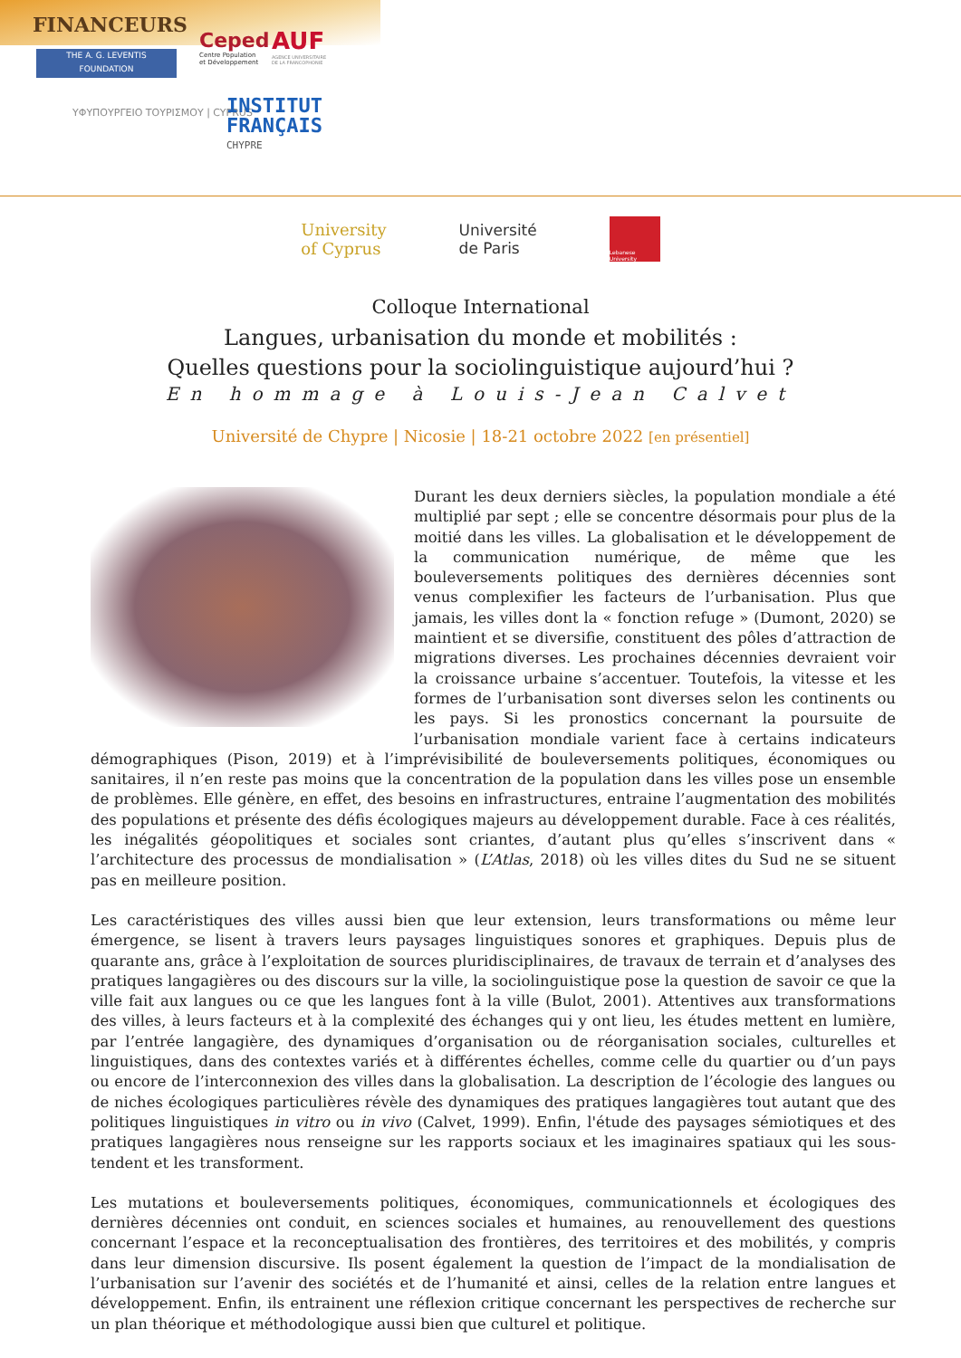FINANCEURS
THE A. G. LEVENTIS
FOUNDATION
Ceped
Centre Population
et Développement
AUF
AGENCE UNIVERSITAIRE
DE LA FRANCOPHONIE
ΥΦΥΠΟΥΡΓΕΙΟ ΤΟΥΡΙΣΜΟΥ | CYPRUS
INSTITUT
FRANÇAIS
CHYPRE
University
of Cyprus
Université
de Paris
Lebanese University
Colloque International
Langues, urbanisation du monde et mobilités :
Quelles questions pour la sociolinguistique aujourd’hui ?
En hommage à Louis-Jean Calvet
Université de Chypre | Nicosie | 18-21 octobre 2022 [en présentiel]
Durant les deux derniers siècles, la population mondiale a été multiplié par sept ; elle se concentre désormais pour plus de la moitié dans les villes. La globalisation et le développement de la communication numérique, de même que les bouleversements politiques des dernières décennies sont venus complexifier les facteurs de l’urbanisation. Plus que jamais, les villes dont la « fonction refuge » (Dumont, 2020) se maintient et se diversifie, constituent des pôles d’attraction de migrations diverses. Les prochaines décennies devraient voir la croissance urbaine s’accentuer. Toutefois, la vitesse et les formes de l’urbanisation sont diverses selon les continents ou les pays. Si les pronostics concernant la poursuite de l’urbanisation mondiale varient face à certains indicateurs démographiques (Pison, 2019) et à l’imprévisibilité de bouleversements politiques, économiques ou sanitaires, il n’en reste pas moins que la concentration de la population dans les villes pose un ensemble de problèmes. Elle génère, en effet, des besoins en infrastructures, entraine l’augmentation des mobilités des populations et présente des défis écologiques majeurs au développement durable. Face à ces réalités, les inégalités géopolitiques et sociales sont criantes, d’autant plus qu’elles s’inscrivent dans « l’architecture des processus de mondialisation » (L’Atlas, 2018) où les villes dites du Sud ne se situent pas en meilleure position.
Les caractéristiques des villes aussi bien que leur extension, leurs transformations ou même leur émergence, se lisent à travers leurs paysages linguistiques sonores et graphiques. Depuis plus de quarante ans, grâce à l’exploitation de sources pluridisciplinaires, de travaux de terrain et d’analyses des pratiques langagières ou des discours sur la ville, la sociolinguistique pose la question de savoir ce que la ville fait aux langues ou ce que les langues font à la ville (Bulot, 2001). Attentives aux transformations des villes, à leurs facteurs et à la complexité des échanges qui y ont lieu, les études mettent en lumière, par l’entrée langagière, des dynamiques d’organisation ou de réorganisation sociales, culturelles et linguistiques, dans des contextes variés et à différentes échelles, comme celle du quartier ou d’un pays ou encore de l’interconnexion des villes dans la globalisation. La description de l’écologie des langues ou de niches écologiques particulières révèle des dynamiques des pratiques langagières tout autant que des politiques linguistiques in vitro ou in vivo (Calvet, 1999). Enfin, l'étude des paysages sémiotiques et des pratiques langagières nous renseigne sur les rapports sociaux et les imaginaires spatiaux qui les sous-tendent et les transforment.
Les mutations et bouleversements politiques, économiques, communicationnels et écologiques des dernières décennies ont conduit, en sciences sociales et humaines, au renouvellement des questions concernant l’espace et la reconceptualisation des frontières, des territoires et des mobilités, y compris dans leur dimension discursive. Ils posent également la question de l’impact de la mondialisation de l’urbanisation sur l’avenir des sociétés et de l’humanité et ainsi, celles de la relation entre langues et développement. Enfin, ils entrainent une réflexion critique concernant les perspectives de recherche sur un plan théorique et méthodologique aussi bien que culturel et politique.